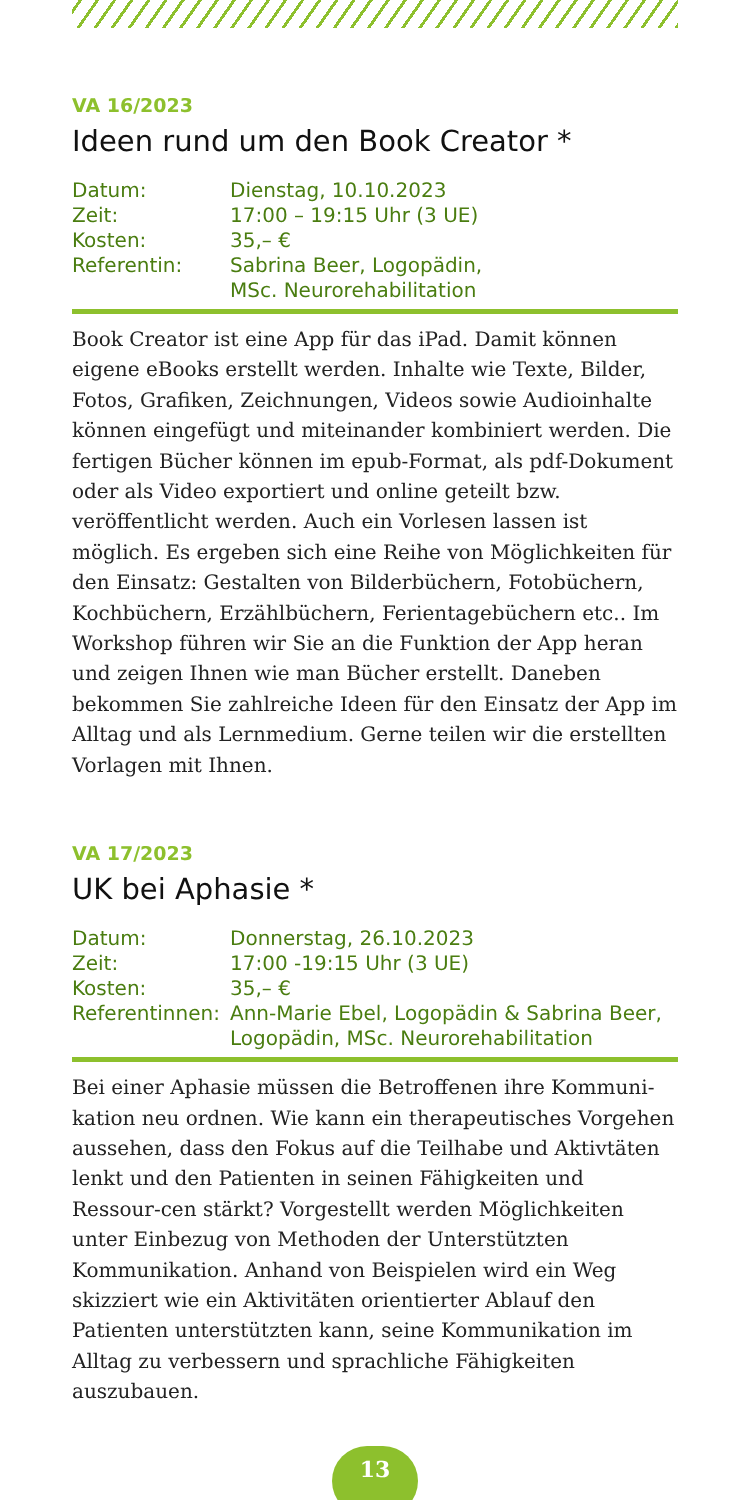VA 16/2023
Ideen rund um den Book Creator *
| Datum: | Dienstag, 10.10.2023 |
| Zeit: | 17:00 – 19:15 Uhr (3 UE) |
| Kosten: | 35,– € |
| Referentin: | Sabrina Beer, Logopädin, MSc. Neurorehabilitation |
Book Creator ist eine App für das iPad. Damit können eigene eBooks erstellt werden. Inhalte wie Texte, Bilder, Fotos, Grafiken, Zeichnungen, Videos sowie Audioinhalte können eingefügt und miteinander kombiniert werden. Die fertigen Bücher können im epub-Format, als pdf-Dokument oder als Video exportiert und online geteilt bzw. veröffentlicht werden. Auch ein Vorlesen lassen ist möglich. Es ergeben sich eine Reihe von Möglichkeiten für den Einsatz: Gestalten von Bilderbüchern, Fotobüchern, Kochbüchern, Erzählbüchern, Ferientagebüchern etc.. Im Workshop führen wir Sie an die Funktion der App heran und zeigen Ihnen wie man Bücher erstellt. Daneben bekommen Sie zahlreiche Ideen für den Einsatz der App im Alltag und als Lernmedium. Gerne teilen wir die erstellten Vorlagen mit Ihnen.
VA 17/2023
UK bei Aphasie *
| Datum: | Donnerstag, 26.10.2023 |
| Zeit: | 17:00 -19:15 Uhr (3 UE) |
| Kosten: | 35,– € |
| Referentinnen: | Ann-Marie Ebel, Logopädin & Sabrina Beer, Logopädin, MSc. Neurorehabilitation |
Bei einer Aphasie müssen die Betroffenen ihre Kommuni-kation neu ordnen. Wie kann ein therapeutisches Vorgehen aussehen, dass den Fokus auf die Teilhabe und Aktivtäten lenkt und den Patienten in seinen Fähigkeiten und Ressour-cen stärkt? Vorgestellt werden Möglichkeiten unter Einbezug von Methoden der Unterstützten Kommunikation. Anhand von Beispielen wird ein Weg skizziert wie ein Aktivitäten orientierter Ablauf den Patienten unterstützten kann, seine Kommunikation im Alltag zu verbessern und sprachliche Fähigkeiten auszubauen.
13